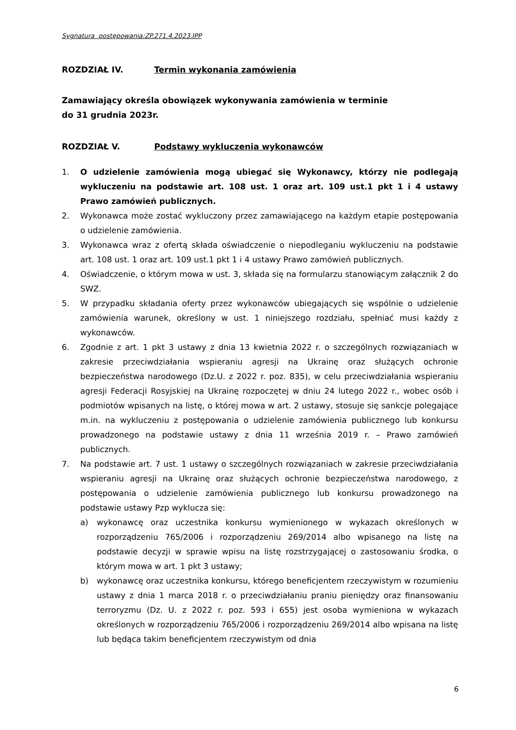Sygnatura postępowania:ZP.271.4.2023.IPP
ROZDZIAŁ IV. Termin wykonania zamówienia
Zamawiający określa obowiązek wykonywania zamówienia w terminie
do 31 grudnia 2023r.
ROZDZIAŁ V. Podstawy wykluczenia wykonawców
1. O udzielenie zamówienia mogą ubiegać się Wykonawcy, którzy nie podlegają wykluczeniu na podstawie art. 108 ust. 1 oraz art. 109 ust.1 pkt 1 i 4 ustawy Prawo zamówień publicznych.
2. Wykonawca może zostać wykluczony przez zamawiającego na każdym etapie postępowania o udzielenie zamówienia.
3. Wykonawca wraz z ofertą składa oświadczenie o niepodleganiu wykluczeniu na podstawie art. 108 ust. 1 oraz art. 109 ust.1 pkt 1 i 4 ustawy Prawo zamówień publicznych.
4. Oświadczenie, o którym mowa w ust. 3, składa się na formularzu stanowiącym załącznik 2 do SWZ.
5. W przypadku składania oferty przez wykonawców ubiegających się wspólnie o udzielenie zamówienia warunek, określony w ust. 1 niniejszego rozdziału, spełniać musi każdy z wykonawców.
6. Zgodnie z art. 1 pkt 3 ustawy z dnia 13 kwietnia 2022 r. o szczególnych rozwiązaniach w zakresie przeciwdziałania wspieraniu agresji na Ukrainę oraz służących ochronie bezpieczeństwa narodowego (Dz.U. z 2022 r. poz. 835), w celu przeciwdziałania wspieraniu agresji Federacji Rosyjskiej na Ukrainę rozpoczętej w dniu 24 lutego 2022 r., wobec osób i podmiotów wpisanych na listę, o której mowa w art. 2 ustawy, stosuje się sankcje polegające m.in. na wykluczeniu z postępowania o udzielenie zamówienia publicznego lub konkursu prowadzonego na podstawie ustawy z dnia 11 września 2019 r. – Prawo zamówień publicznych.
7. Na podstawie art. 7 ust. 1 ustawy o szczególnych rozwiązaniach w zakresie przeciwdziałania wspieraniu agresji na Ukrainę oraz służących ochronie bezpieczeństwa narodowego, z postępowania o udzielenie zamówienia publicznego lub konkursu prowadzonego na podstawie ustawy Pzp wyklucza się:
a) wykonawcę oraz uczestnika konkursu wymienionego w wykazach określonych w rozporządzeniu 765/2006 i rozporządzeniu 269/2014 albo wpisanego na listę na podstawie decyzji w sprawie wpisu na listę rozstrzygającej o zastosowaniu środka, o którym mowa w art. 1 pkt 3 ustawy;
b) wykonawcę oraz uczestnika konkursu, którego beneficjentem rzeczywistym w rozumieniu ustawy z dnia 1 marca 2018 r. o przeciwdziałaniu praniu pieniędzy oraz finansowaniu terroryzmu (Dz. U. z 2022 r. poz. 593 i 655) jest osoba wymieniona w wykazach określonych w rozporządzeniu 765/2006 i rozporządzeniu 269/2014 albo wpisana na listę lub będąca takim beneficjentem rzeczywistym od dnia
6